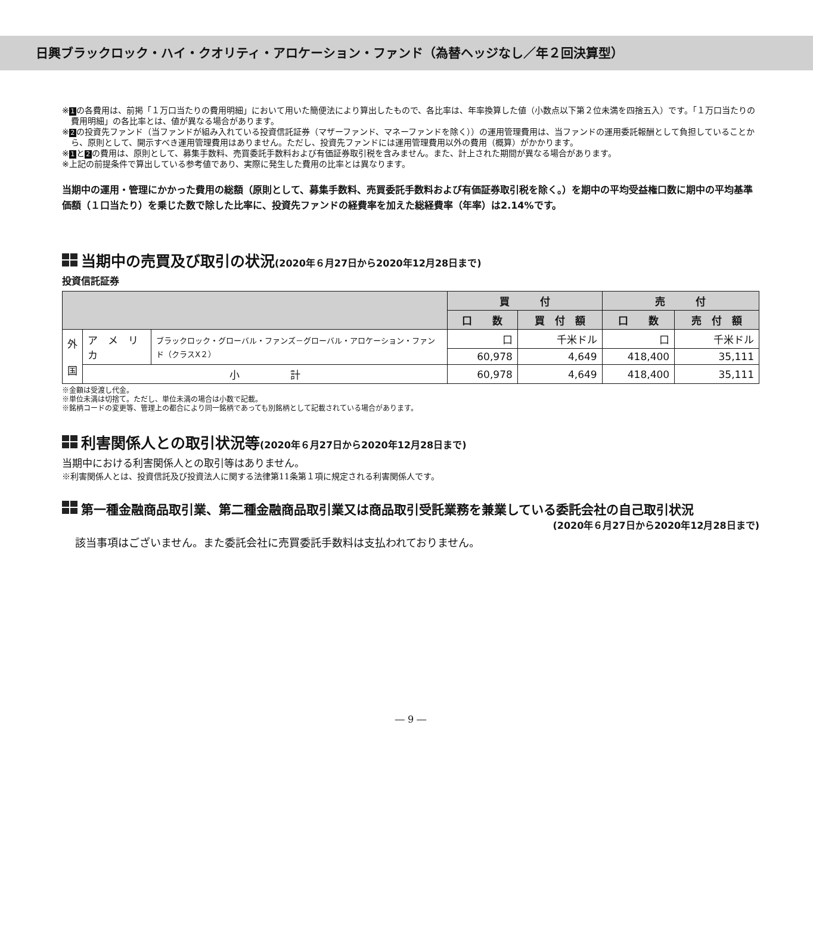日興ブラックロック・ハイ・クオリティ・アロケーション・ファンド（為替ヘッジなし／年２回決算型）
※ 1 の各費用は、前掲「１万口当たりの費用明細」において用いた簡便法により算出したもので、各比率は、年率換算した値（小数点以下第２位未満を四捨五入）です。「１万口当たりの費用明細」の各比率とは、値が異なる場合があります。
※ 2 の投資先ファンド（当ファンドが組み入れている投資信託証券（マザーファンド、マネーファンドを除く））の運用管理費用は、当ファンドの運用委託報酬として負担していることから、原則として、開示すべき運用管理費用はありません。ただし、投資先ファンドには運用管理費用以外の費用（概算）がかかります。
※ 1 と 2 の費用は、原則として、募集手数料、売買委託手数料および有価証券取引税を含みません。また、計上された期間が異なる場合があります。
※上記の前提条件で算出している参考値であり、実際に発生した費用の比率とは異なります。
当期中の運用・管理にかかった費用の総額（原則として、募集手数料、売買委託手数料および有価証券取引税を除く。）を期中の平均受益権口数に期中の平均基準価額（１口当たり）を乗じた数で除した比率に、投資先ファンドの経費率を加えた総経費率（年率）は2.14%です。
当期中の売買及び取引の状況(2020年６月27日から2020年12月28日まで)
投資信託証券
| | | | 買 付 | | 売 付 | |
| --- | --- | --- | --- | --- | --- | --- |
| | | | 口 数 | 買 付 額 | 口 数 | 売 付 額 |
| 外 国 | ア メ リ カ | ブラックロック・グローバル・ファンズ－グローバル・アロケーション・ファンド（クラスX２） | 口 | 千米ドル | 口 | 千米ドル |
| | | | 60,978 | 4,649 | 418,400 | 35,111 |
| | 小 計 | | 60,978 | 4,649 | 418,400 | 35,111 |
※金額は受渡し代金。
※単位未満は切捨て。ただし、単位未満の場合は小数で記載。
※銘柄コードの変更等、管理上の都合により同一銘柄であっても別銘柄として記載されている場合があります。
利害関係人との取引状況等(2020年６月27日から2020年12月28日まで)
当期中における利害関係人との取引等はありません。
※利害関係人とは、投資信託及び投資法人に関する法律第11条第１項に規定される利害関係人です。
第一種金融商品取引業、第二種金融商品取引業又は商品取引受託業務を兼業している委託会社の自己取引状況
(2020年６月27日から2020年12月28日まで)
該当事項はございません。また委託会社に売買委託手数料は支払われておりません。
― 9 ―